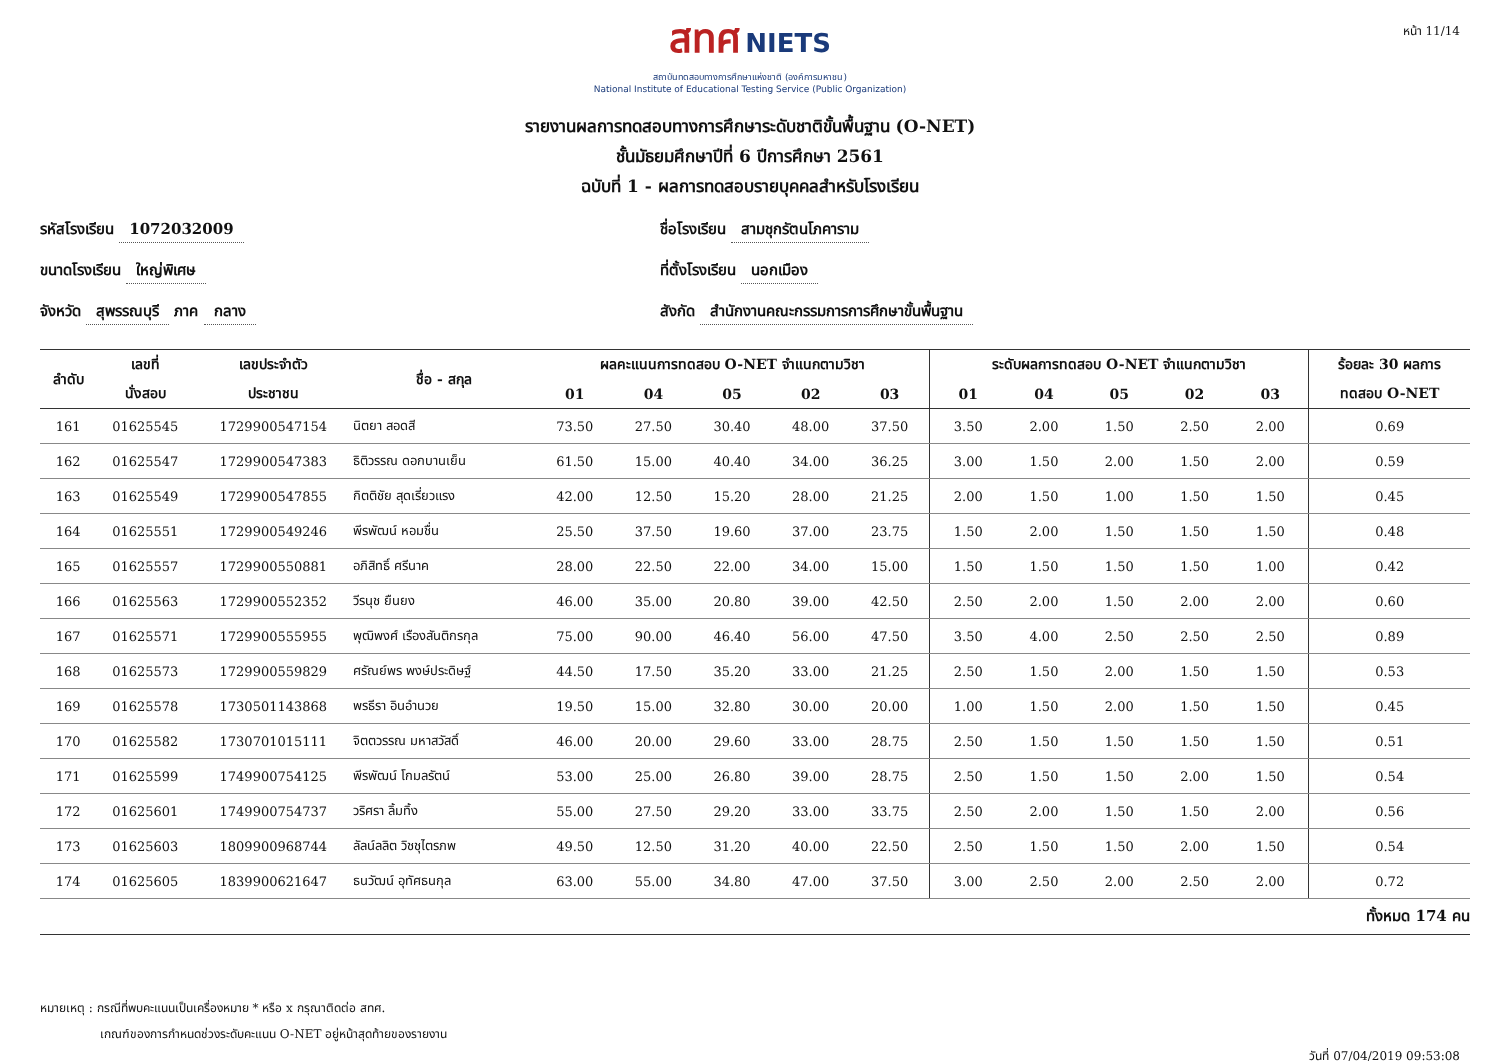หน้า 11/14
สทศ NIETS
สถาบันทดสอบทางการศึกษาแห่งชาติ (องค์การมหาชน)
National Institute of Educational Testing Service (Public Organization)
รายงานผลการทดสอบทางการศึกษาระดับชาติขั้นพื้นฐาน (O-NET)
ชั้นมัธยมศึกษาปีที่ 6 ปีการศึกษา 2561
ฉบับที่ 1 - ผลการทดสอบรายบุคคลสำหรับโรงเรียน
รหัสโรงเรียน 1072032009
ชื่อโรงเรียน สามชุกรัตนโภคาราม
ขนาดโรงเรียน ใหญ่พิเศษ
ที่ตั้งโรงเรียน นอกเมือง
จังหวัด สุพรรณบุรี ภาค กลาง
สังกัด สำนักงานคณะกรรมการการศึกษาขั้นพื้นฐาน
| ลำดับ | เลขที่ | เลขประจำตัว | ชื่อ - สกุล | ผลคะแนนการทดสอบ O-NET จำแนกตามวิชา | | | | | ระดับผลการทดสอบ O-NET จำแนกตามวิชา | | | | | ร้อยละ 30 ผลการ |
| --- | --- | --- | --- | --- | --- | --- | --- | --- | --- | --- | --- | --- | --- | --- |
| | นั่งสอบ | ประชาชน | | 01 | 04 | 05 | 02 | 03 | 01 | 04 | 05 | 02 | 03 | ทดสอบ O-NET |
| 161 | 01625545 | 1729900547154 | นิตยา สอดสี | 73.50 | 27.50 | 30.40 | 48.00 | 37.50 | 3.50 | 2.00 | 1.50 | 2.50 | 2.00 | 0.69 |
| 162 | 01625547 | 1729900547383 | ธิติวรรณ ดอกบานเย็น | 61.50 | 15.00 | 40.40 | 34.00 | 36.25 | 3.00 | 1.50 | 2.00 | 1.50 | 2.00 | 0.59 |
| 163 | 01625549 | 1729900547855 | กิตติชัย สุดเรี่ยวแรง | 42.00 | 12.50 | 15.20 | 28.00 | 21.25 | 2.00 | 1.50 | 1.00 | 1.50 | 1.50 | 0.45 |
| 164 | 01625551 | 1729900549246 | พีรพัฒน์ หอมชื่น | 25.50 | 37.50 | 19.60 | 37.00 | 23.75 | 1.50 | 2.00 | 1.50 | 1.50 | 1.50 | 0.48 |
| 165 | 01625557 | 1729900550881 | อภิสิทธิ์ ศรีนาค | 28.00 | 22.50 | 22.00 | 34.00 | 15.00 | 1.50 | 1.50 | 1.50 | 1.50 | 1.00 | 0.42 |
| 166 | 01625563 | 1729900552352 | วีรนุช ยืนยง | 46.00 | 35.00 | 20.80 | 39.00 | 42.50 | 2.50 | 2.00 | 1.50 | 2.00 | 2.00 | 0.60 |
| 167 | 01625571 | 1729900555955 | พุฒิพงศ์ เรืองสันติกรกุล | 75.00 | 90.00 | 46.40 | 56.00 | 47.50 | 3.50 | 4.00 | 2.50 | 2.50 | 2.50 | 0.89 |
| 168 | 01625573 | 1729900559829 | ศรัณย์พร พงษ์ประดิษฐ์ | 44.50 | 17.50 | 35.20 | 33.00 | 21.25 | 2.50 | 1.50 | 2.00 | 1.50 | 1.50 | 0.53 |
| 169 | 01625578 | 1730501143868 | พรธีรา อินอำนวย | 19.50 | 15.00 | 32.80 | 30.00 | 20.00 | 1.00 | 1.50 | 2.00 | 1.50 | 1.50 | 0.45 |
| 170 | 01625582 | 1730701015111 | จิตตวรรณ มหาสวัสดิ์ | 46.00 | 20.00 | 29.60 | 33.00 | 28.75 | 2.50 | 1.50 | 1.50 | 1.50 | 1.50 | 0.51 |
| 171 | 01625599 | 1749900754125 | พีรพัฒน์ โกมลรัตน์ | 53.00 | 25.00 | 26.80 | 39.00 | 28.75 | 2.50 | 1.50 | 1.50 | 2.00 | 1.50 | 0.54 |
| 172 | 01625601 | 1749900754737 | วริศรา ลิ้มทิ้ง | 55.00 | 27.50 | 29.20 | 33.00 | 33.75 | 2.50 | 2.00 | 1.50 | 1.50 | 2.00 | 0.56 |
| 173 | 01625603 | 1809900968744 | ลัลน์ลลิต วิชชุไตรภพ | 49.50 | 12.50 | 31.20 | 40.00 | 22.50 | 2.50 | 1.50 | 1.50 | 2.00 | 1.50 | 0.54 |
| 174 | 01625605 | 1839900621647 | ธนวัฒน์ อุทัศธนกุล | 63.00 | 55.00 | 34.80 | 47.00 | 37.50 | 3.00 | 2.50 | 2.00 | 2.50 | 2.00 | 0.72 |
ทั้งหมด 174 คน
หมายเหตุ : กรณีที่พบคะแนนเป็นเครื่องหมาย * หรือ x กรุณาติดต่อ สทศ.
เกณฑ์ของการกำหนดช่วงระดับคะแนน O-NET อยู่หน้าสุดท้ายของรายงาน
วันที่ 07/04/2019 09:53:08